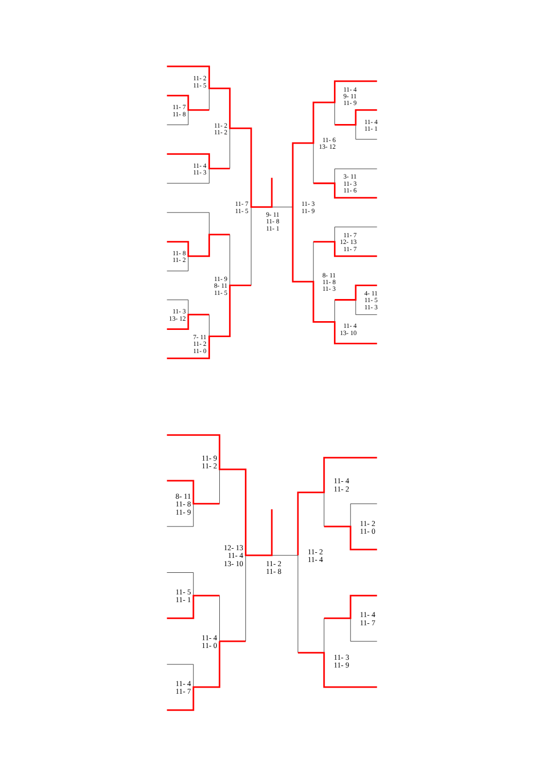11- 2 11- 5
11- 7 11- 8
11- 2 11- 2
11- 4 11- 3
11- 7 11- 5
9- 11 11- 8 11- 1
11- 8 11- 2
11- 9 8- 11 11- 5
11- 3 13- 12
7- 11 11- 2 11- 0
11- 4 9- 11 11- 9
11- 4 11- 1
11- 6 13- 12
3- 11 11- 3 11- 6
11- 3 11- 9
11- 7 12- 13 11- 7
8- 11 11- 8 11- 3
4- 11 11- 5 11- 3
11- 4 13- 10
11- 9 11- 2
8- 11 11- 8 11- 9
12- 13 11- 4 13- 10
11- 2 11- 8
11- 5 11- 1
11- 4 11- 0
11- 4 11- 7
11- 4 11- 2
11- 2 11- 0
11- 2 11- 4
11- 4 11- 7
11- 3 11- 9